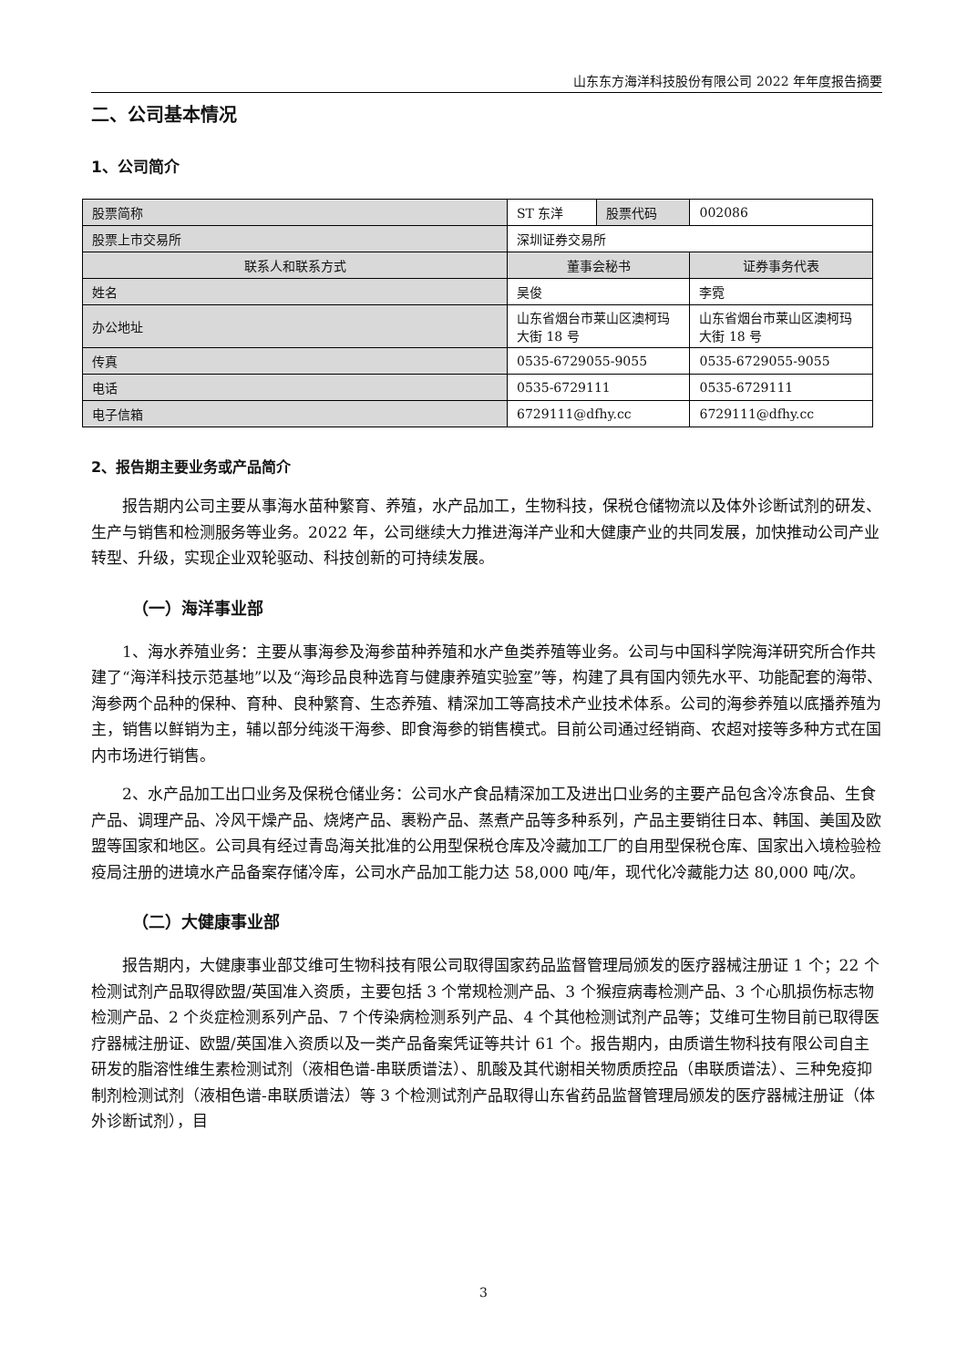山东东方海洋科技股份有限公司 2022 年年度报告摘要
二、公司基本情况
1、公司简介
| 股票简称 | ST 东洋 | 股票代码 | 002086 |
| 股票上市交易所 | 深圳证券交易所 | | |
| 联系人和联系方式 | 董事会秘书 | | 证券事务代表 |
| 姓名 | 吴俊 | | 李霓 |
| 办公地址 | 山东省烟台市莱山区澳柯玛大街 18 号 | | 山东省烟台市莱山区澳柯玛大街 18 号 |
| 传真 | 0535-6729055-9055 | | 0535-6729055-9055 |
| 电话 | 0535-6729111 | | 0535-6729111 |
| 电子信箱 | 6729111@dfhy.cc | | 6729111@dfhy.cc |
2、报告期主要业务或产品简介
报告期内公司主要从事海水苗种繁育、养殖，水产品加工，生物科技，保税仓储物流以及体外诊断试剂的研发、生产与销售和检测服务等业务。2022 年，公司继续大力推进海洋产业和大健康产业的共同发展，加快推动公司产业转型、升级，实现企业双轮驱动、科技创新的可持续发展。
（一）海洋事业部
1、海水养殖业务：主要从事海参及海参苗种养殖和水产鱼类养殖等业务。公司与中国科学院海洋研究所合作共建了“海洋科技示范基地”以及“海珍品良种选育与健康养殖实验室”等，构建了具有国内领先水平、功能配套的海带、海参两个品种的保种、育种、良种繁育、生态养殖、精深加工等高技术产业技术体系。公司的海参养殖以底播养殖为主，销售以鲜销为主，辅以部分纯淡干海参、即食海参的销售模式。目前公司通过经销商、农超对接等多种方式在国内市场进行销售。
2、水产品加工出口业务及保税仓储业务：公司水产食品精深加工及进出口业务的主要产品包含冷冻食品、生食产品、调理产品、冷风干燥产品、烧烤产品、裹粉产品、蒸煮产品等多种系列，产品主要销往日本、韩国、美国及欧盟等国家和地区。公司具有经过青岛海关批准的公用型保税仓库及冷藏加工厂的自用型保税仓库、国家出入境检验检疫局注册的进境水产品备案存储冷库，公司水产品加工能力达 58,000 吨/年，现代化冷藏能力达 80,000 吨/次。
（二）大健康事业部
报告期内，大健康事业部艾维可生物科技有限公司取得国家药品监督管理局颁发的医疗器械注册证 1 个；22 个检测试剂产品取得欧盟/英国准入资质，主要包括 3 个常规检测产品、3 个猴痘病毒检测产品、3 个心肌损伤标志物检测产品、2 个炎症检测系列产品、7 个传染病检测系列产品、4 个其他检测试剂产品等；艾维可生物目前已取得医疗器械注册证、欧盟/英国准入资质以及一类产品备案凭证等共计 61 个。报告期内，由质谱生物科技有限公司自主研发的脂溶性维生素检测试剂（液相色谱-串联质谱法）、肌酸及其代谢相关物质质控品（串联质谱法）、三种免疫抑制剂检测试剂（液相色谱-串联质谱法）等 3 个检测试剂产品取得山东省药品监督管理局颁发的医疗器械注册证（体外诊断试剂），目
3